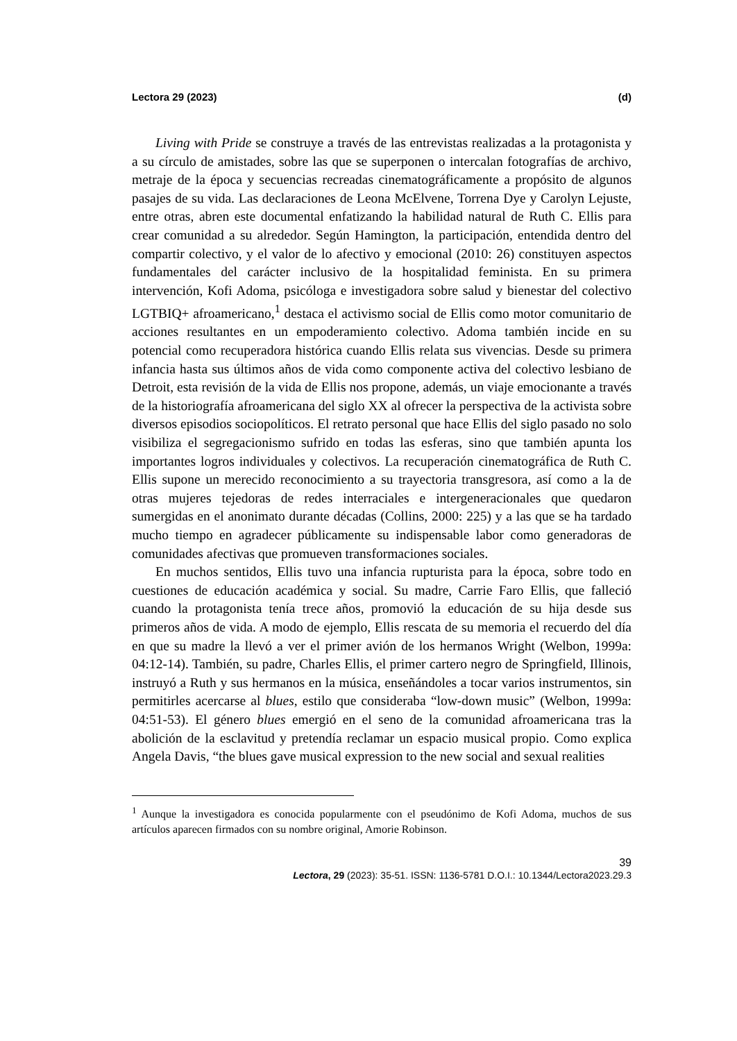Lectora 29 (2023) (d)
Living with Pride se construye a través de las entrevistas realizadas a la protagonista y a su círculo de amistades, sobre las que se superponen o intercalan fotografías de archivo, metraje de la época y secuencias recreadas cinematográficamente a propósito de algunos pasajes de su vida. Las declaraciones de Leona McElvene, Torrena Dye y Carolyn Lejuste, entre otras, abren este documental enfatizando la habilidad natural de Ruth C. Ellis para crear comunidad a su alrededor. Según Hamington, la participación, entendida dentro del compartir colectivo, y el valor de lo afectivo y emocional (2010: 26) constituyen aspectos fundamentales del carácter inclusivo de la hospitalidad feminista. En su primera intervención, Kofi Adoma, psicóloga e investigadora sobre salud y bienestar del colectivo LGTBIQ+ afroamericano,<sup>1</sup> destaca el activismo social de Ellis como motor comunitario de acciones resultantes en un empoderamiento colectivo. Adoma también incide en su potencial como recuperadora histórica cuando Ellis relata sus vivencias. Desde su primera infancia hasta sus últimos años de vida como componente activa del colectivo lesbiano de Detroit, esta revisión de la vida de Ellis nos propone, además, un viaje emocionante a través de la historiografía afroamericana del siglo XX al ofrecer la perspectiva de la activista sobre diversos episodios sociopolíticos. El retrato personal que hace Ellis del siglo pasado no solo visibiliza el segregacionismo sufrido en todas las esferas, sino que también apunta los importantes logros individuales y colectivos. La recuperación cinematográfica de Ruth C. Ellis supone un merecido reconocimiento a su trayectoria transgresora, así como a la de otras mujeres tejedoras de redes interraciales e intergeneracionales que quedaron sumergidas en el anonimato durante décadas (Collins, 2000: 225) y a las que se ha tardado mucho tiempo en agradecer públicamente su indispensable labor como generadoras de comunidades afectivas que promueven transformaciones sociales.
En muchos sentidos, Ellis tuvo una infancia rupturista para la época, sobre todo en cuestiones de educación académica y social. Su madre, Carrie Faro Ellis, que falleció cuando la protagonista tenía trece años, promovió la educación de su hija desde sus primeros años de vida. A modo de ejemplo, Ellis rescata de su memoria el recuerdo del día en que su madre la llevó a ver el primer avión de los hermanos Wright (Welbon, 1999a: 04:12-14). También, su padre, Charles Ellis, el primer cartero negro de Springfield, Illinois, instruyó a Ruth y sus hermanos en la música, enseñándoles a tocar varios instrumentos, sin permitirles acercarse al blues, estilo que consideraba “low-down music” (Welbon, 1999a: 04:51-53). El género blues emergió en el seno de la comunidad afroamericana tras la abolición de la esclavitud y pretendía reclamar un espacio musical propio. Como explica Angela Davis, “the blues gave musical expression to the new social and sexual realities
<sup>1</sup> Aunque la investigadora es conocida popularmente con el pseudónimo de Kofi Adoma, muchos de sus artículos aparecen firmados con su nombre original, Amorie Robinson.
39
Lectora, 29 (2023): 35-51. ISSN: 1136-5781 D.O.I.: 10.1344/Lectora2023.29.3